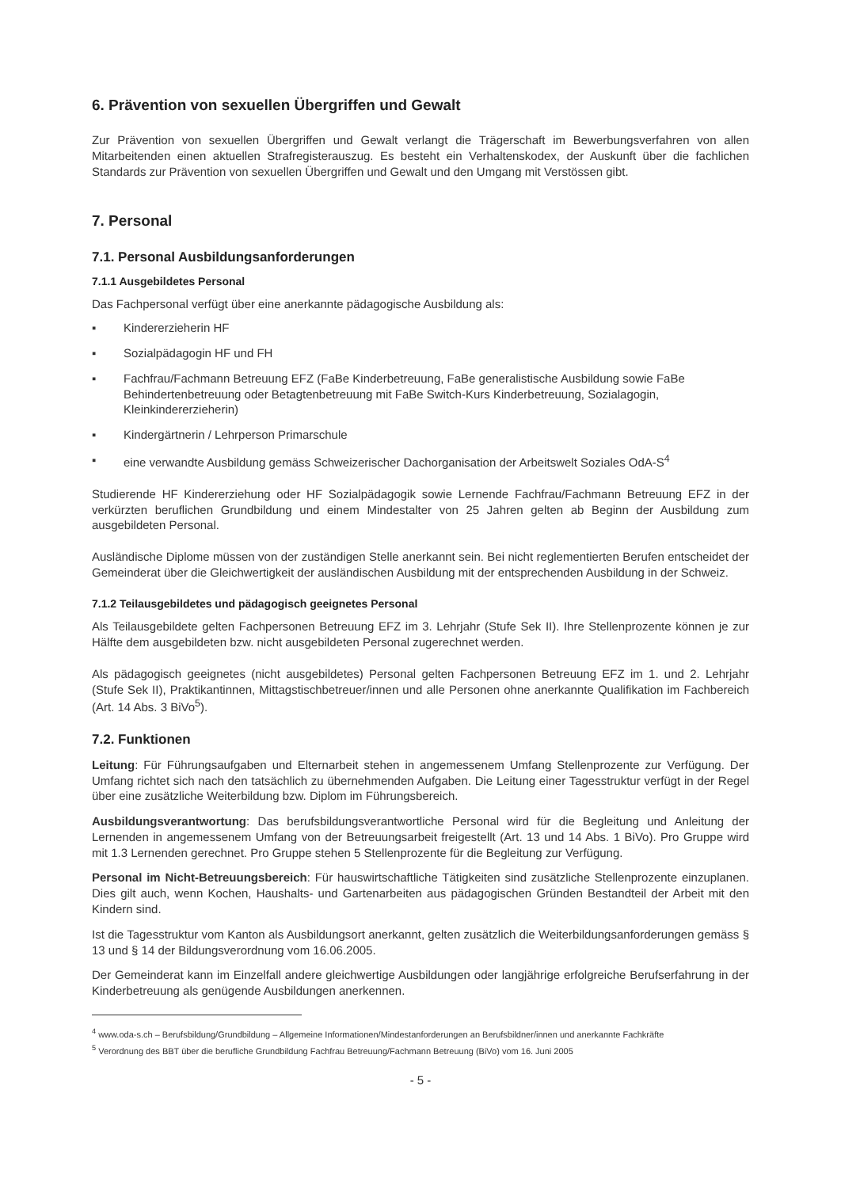6. Prävention von sexuellen Übergriffen und Gewalt
Zur Prävention von sexuellen Übergriffen und Gewalt verlangt die Trägerschaft im Bewerbungsverfahren von allen Mitarbeitenden einen aktuellen Strafregisterauszug. Es besteht ein Verhaltenskodex, der Auskunft über die fachlichen Standards zur Prävention von sexuellen Übergriffen und Gewalt und den Umgang mit Verstössen gibt.
7. Personal
7.1. Personal Ausbildungsanforderungen
7.1.1 Ausgebildetes Personal
Das Fachpersonal verfügt über eine anerkannte pädagogische Ausbildung als:
▪ Kindererzieherin HF
▪ Sozialpädagogin HF und FH
▪ Fachfrau/Fachmann Betreuung EFZ (FaBe Kinderbetreuung, FaBe generalistische Ausbildung sowie FaBe Behindertenbetreuung oder Betagtenbetreuung mit FaBe Switch-Kurs Kinderbetreuung, Sozialagogin, Kleinkindererzieherin)
▪ Kindergärtnerin / Lehrperson Primarschule
▪ eine verwandte Ausbildung gemäss Schweizerischer Dachorganisation der Arbeitswelt Soziales OdA-S<sup>4</sup>
Studierende HF Kindererziehung oder HF Sozialpädagogik sowie Lernende Fachfrau/Fachmann Betreuung EFZ in der verkürzten beruflichen Grundbildung und einem Mindestalter von 25 Jahren gelten ab Beginn der Ausbildung zum ausgebildeten Personal.
Ausländische Diplome müssen von der zuständigen Stelle anerkannt sein. Bei nicht reglementierten Berufen entscheidet der Gemeinderat über die Gleichwertigkeit der ausländischen Ausbildung mit der entsprechenden Ausbildung in der Schweiz.
7.1.2 Teilausgebildetes und pädagogisch geeignetes Personal
Als Teilausgebildete gelten Fachpersonen Betreuung EFZ im 3. Lehrjahr (Stufe Sek II). Ihre Stellenprozente können je zur Hälfte dem ausgebildeten bzw. nicht ausgebildeten Personal zugerechnet werden.
Als pädagogisch geeignetes (nicht ausgebildetes) Personal gelten Fachpersonen Betreuung EFZ im 1. und 2. Lehrjahr (Stufe Sek II), Praktikantinnen, Mittagstischbetreuer/innen und alle Personen ohne anerkannte Qualifikation im Fachbereich (Art. 14 Abs. 3 BiVo<sup>5</sup>).
7.2. Funktionen
Leitung: Für Führungsaufgaben und Elternarbeit stehen in angemessenem Umfang Stellenprozente zur Verfügung. Der Umfang richtet sich nach den tatsächlich zu übernehmenden Aufgaben. Die Leitung einer Tagesstruktur verfügt in der Regel über eine zusätzliche Weiterbildung bzw. Diplom im Führungsbereich.
Ausbildungsverantwortung: Das berufsbildungsverantwortliche Personal wird für die Begleitung und Anleitung der Lernenden in angemessenem Umfang von der Betreuungsarbeit freigestellt (Art. 13 und 14 Abs. 1 BiVo). Pro Gruppe wird mit 1.3 Lernenden gerechnet. Pro Gruppe stehen 5 Stellenprozente für die Begleitung zur Verfügung.
Personal im Nicht-Betreuungsbereich: Für hauswirtschaftliche Tätigkeiten sind zusätzliche Stellenprozente einzuplanen. Dies gilt auch, wenn Kochen, Haushalts- und Gartenarbeiten aus pädagogischen Gründen Bestandteil der Arbeit mit den Kindern sind.
Ist die Tagesstruktur vom Kanton als Ausbildungsort anerkannt, gelten zusätzlich die Weiterbildungsanforderungen gemäss § 13 und § 14 der Bildungsverordnung vom 16.06.2005.
Der Gemeinderat kann im Einzelfall andere gleichwertige Ausbildungen oder langjährige erfolgreiche Berufserfahrung in der Kinderbetreuung als genügende Ausbildungen anerkennen.
<sup>4</sup> www.oda-s.ch – Berufsbildung/Grundbildung – Allgemeine Informationen/Mindestanforderungen an Berufsbildner/innen und anerkannte Fachkräfte
<sup>5</sup> Verordnung des BBT über die berufliche Grundbildung Fachfrau Betreuung/Fachmann Betreuung (BiVo) vom 16. Juni 2005
- 5 -